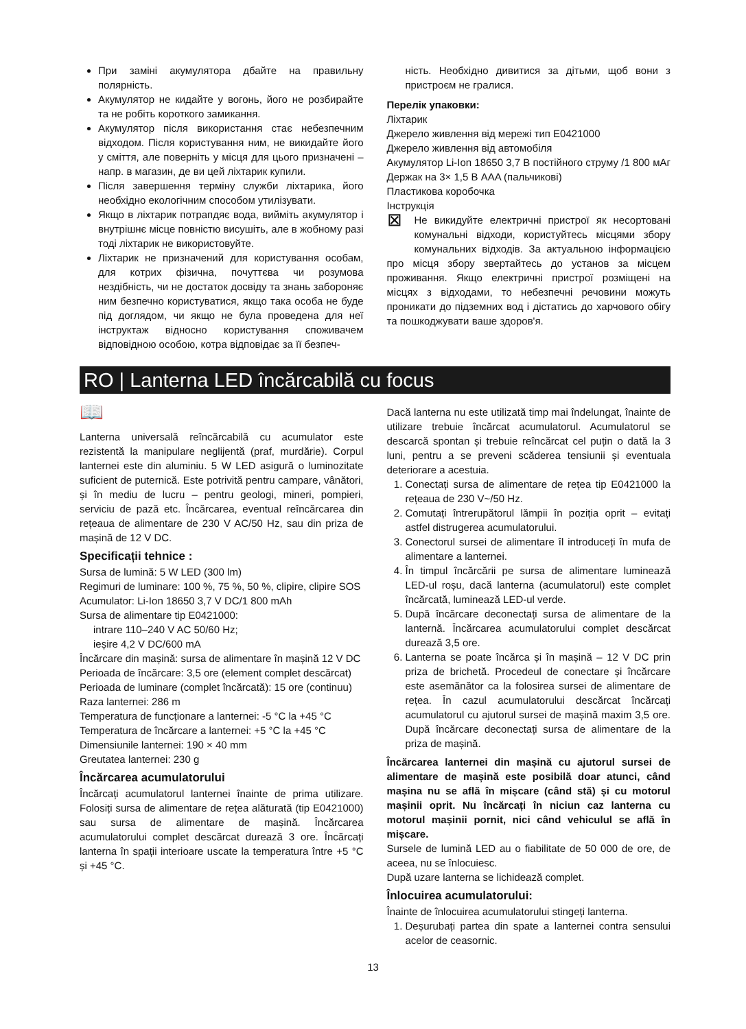При заміні акумулятора дбайте на правильну полярність.
Акумулятор не кидайте у вогонь, його не розбирайте та не робіть короткого замикання.
Акумулятор після використання стає небезпечним відходом. Після користування ним, не викидайте його у сміття, але поверніть у місця для цього призначені – напр. в магазин, де ви цей ліхтарик купили.
Після завершення терміну служби ліхтарика, його необхідно екологічним способом утилізувати.
Якщо в ліхтарик потрапдяє вода, вийміть акумулятор і внутрішнє місце повністю висушіть, але в жобному разі тоді ліхтарик не використовуйте.
Ліхтарик не призначений для користування особам, для котрих фізична, почуттєва чи розумова нездібність, чи не достаток досвіду та знань забороняє ним безпечно користуватися, якщо така особа не буде під доглядом, чи якщо не була проведена для неї інструктаж відносно користування споживачем відповідною особою, котра відповідає за її безпеч-
ність. Необхідно дивитися за дітьми, щоб вони з пристроєм не гралися.
Перелік упаковки:
Ліхтарик
Джерело живлення від мережі тип E0421000
Джерело живлення від автомобіля
Акумулятор Li-Ion 18650 3,7 В постійного струму /1 800 мАг
Держак на 3× 1,5 В AAA (пальчикові)
Пластикова коробочка
Інструкція
⊠ Не викидуйте електричні пристрої як несортовані комунальні відходи, користуйтесь місцями збору комунальних відходів. За актуальною інформацією про місця збору звертайтесь до установ за місцем проживання. Якщо електричні пристрої розміщені на місцях з відходами, то небезпечні речовини можуть проникати до підземних вод і дістатись до харчового обігу та пошкоджувати ваше здоров'я.
RO | Lanterna LED încărcabilă cu focus
📖
Lanterna universală reîncărcabilă cu acumulator este rezistentă la manipulare neglijentă (praf, murdărie). Corpul lanternei este din aluminiu. 5 W LED asigură o luminozitate suficient de puternică. Este potrivită pentru campare, vânători, și în mediu de lucru – pentru geologi, mineri, pompieri, serviciu de pază etc. Încărcarea, eventual reîncărcarea din rețeaua de alimentare de 230 V AC/50 Hz, sau din priza de mașină de 12 V DC.
Specificații tehnice :
Sursa de lumină: 5 W LED (300 lm)
Regimuri de luminare: 100 %, 75 %, 50 %, clipire, clipire SOS
Acumulator: Li-Ion 18650 3,7 V DC/1 800 mAh
Sursa de alimentare tip E0421000:
intrare 110–240 V AC 50/60 Hz;
ieșire 4,2 V DC/600 mA
Încărcare din mașină: sursa de alimentare în mașină 12 V DC
Perioada de încărcare: 3,5 ore (element complet descărcat)
Perioada de luminare (complet încărcată): 15 ore (continuu)
Raza lanternei: 286 m
Temperatura de funcționare a lanternei: -5 °C la +45 °C
Temperatura de încărcare a lanternei: +5 °C la +45 °C
Dimensiunile lanternei: 190 × 40 mm
Greutatea lanternei: 230 g
Încărcarea acumulatorului
Încărcați acumulatorul lanternei înainte de prima utilizare. Folosiți sursa de alimentare de rețea alăturată (tip E0421000) sau sursa de alimentare de mașină. Încărcarea acumulatorului complet descărcat durează 3 ore. Încărcați lanterna în spații interioare uscate la temperatura între +5 °C și +45 °C.
Dacă lanterna nu este utilizată timp mai îndelungat, înainte de utilizare trebuie încărcat acumulatorul. Acumulatorul se descarcă spontan și trebuie reîncărcat cel puțin o dată la 3 luni, pentru a se preveni scăderea tensiunii și eventuala deteriorare a acestuia.
1. Conectați sursa de alimentare de rețea tip E0421000 la rețeaua de 230 V~/50 Hz.
2. Comutați întrerupătorul lămpii în poziția oprit – evitați astfel distrugerea acumulatorului.
3. Conectorul sursei de alimentare îl introduceți în mufa de alimentare a lanternei.
4. În timpul încărcării pe sursa de alimentare luminează LED-ul roșu, dacă lanterna (acumulatorul) este complet încărcată, luminează LED-ul verde.
5. După încărcare deconectați sursa de alimentare de la lanternă. Încărcarea acumulatorului complet descărcat durează 3,5 ore.
6. Lanterna se poate încărca și în mașină – 12 V DC prin priza de brichetă. Procedeul de conectare și încărcare este asemănător ca la folosirea sursei de alimentare de rețea. În cazul acumulatorului descărcat încărcați acumulatorul cu ajutorul sursei de mașină maxim 3,5 ore. După încărcare deconectați sursa de alimentare de la priza de mașină.
Încărcarea lanternei din mașină cu ajutorul sursei de alimentare de mașină este posibilă doar atunci, când mașina nu se află în mișcare (când stă) și cu motorul mașinii oprit. Nu încărcați în niciun caz lanterna cu motorul mașinii pornit, nici când vehiculul se află în mișcare.
Sursele de lumină LED au o fiabilitate de 50 000 de ore, de aceea, nu se înlocuiesc.
După uzare lanterna se lichidează complet.
Înlocuirea acumulatorului:
Înainte de înlocuirea acumulatorului stingeți lanterna.
1. Deșurubați partea din spate a lanternei contra sensului acelor de ceasornic.
13